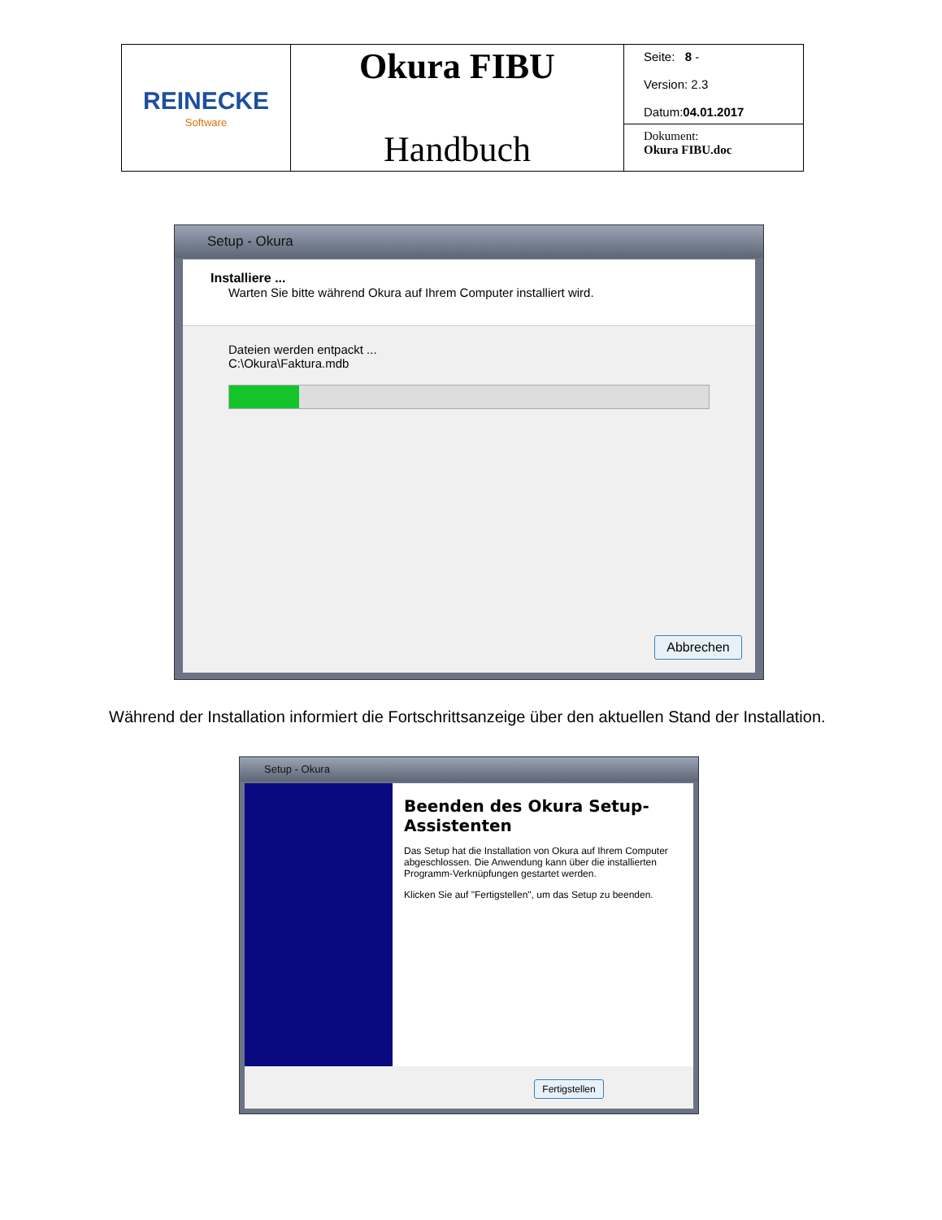| REINECKE Software | Okura FIBU Handbuch | Seite: 8 - Version: 2.3 Datum: 04.01.2017 |
| | | Dokument: Okura FIBU.doc |
Setup - Okura
Installiere ...
Warten Sie bitte während Okura auf Ihrem Computer installiert wird.
Dateien werden entpackt ...
C:\Okura\Faktura.mdb
Abbrechen
Während der Installation informiert die Fortschrittsanzeige über den aktuellen Stand der Installation.
Setup - Okura
Beenden des Okura Setup-Assistenten
Das Setup hat die Installation von Okura auf Ihrem Computer abgeschlossen. Die Anwendung kann über die installierten Programm-Verknüpfungen gestartet werden.
Klicken Sie auf "Fertigstellen", um das Setup zu beenden.
Fertigstellen